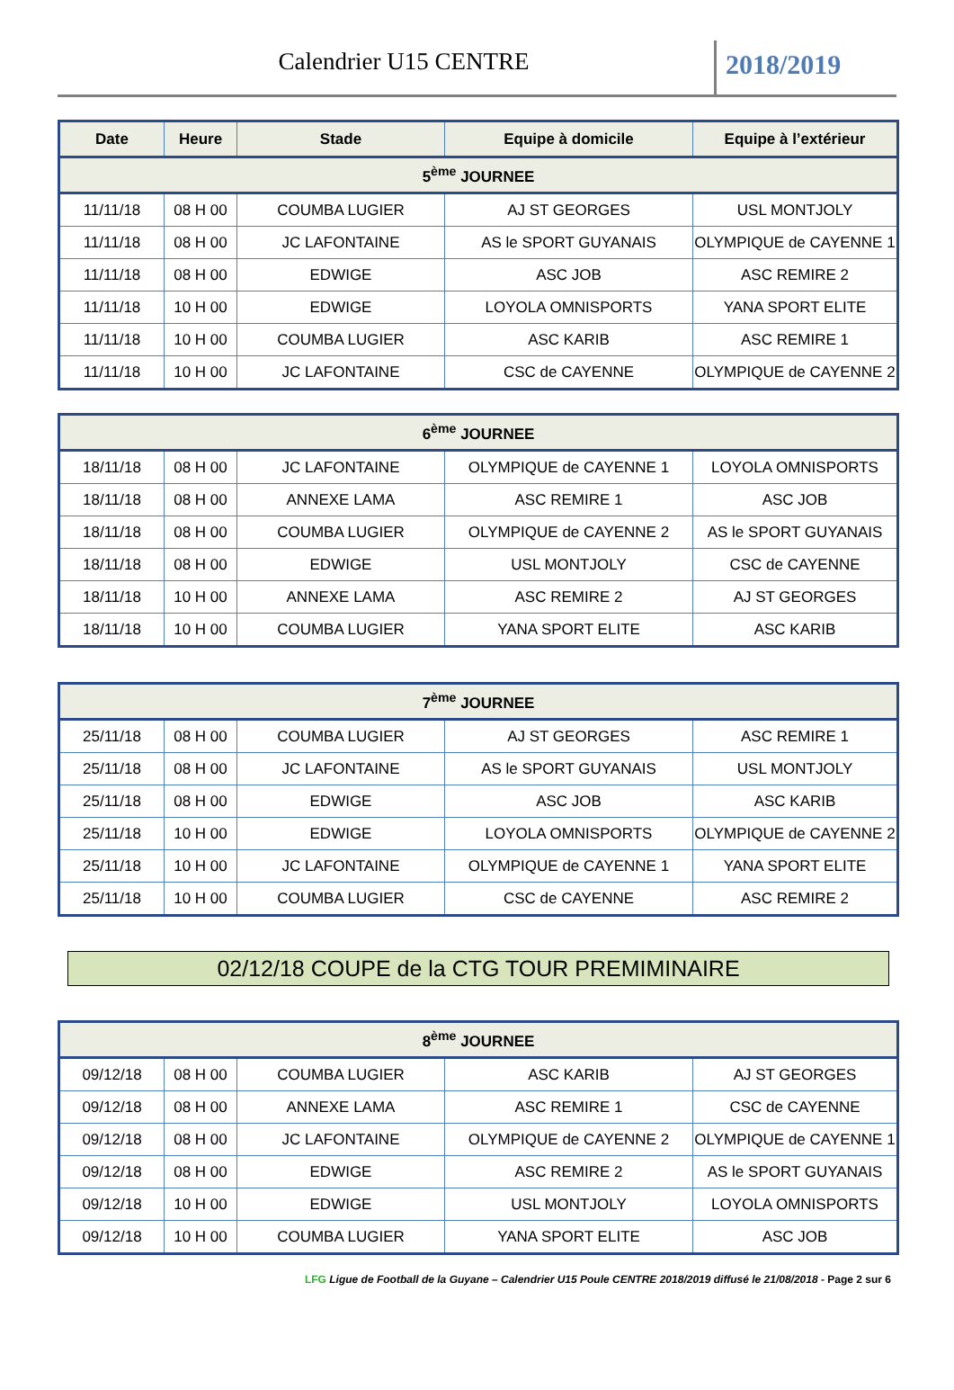Calendrier U15 CENTRE 2018/2019
| Date | Heure | Stade | Equipe à domicile | Equipe à l’extérieur |
| --- | --- | --- | --- | --- |
| 5<sup>ème</sup> JOURNEE | | | | |
| 11/11/18 | 08 H 00 | COUMBA LUGIER | AJ ST GEORGES | USL MONTJOLY |
| 11/11/18 | 08 H 00 | JC LAFONTAINE | AS le SPORT GUYANAIS | OLYMPIQUE de CAYENNE 1 |
| 11/11/18 | 08 H 00 | EDWIGE | ASC JOB | ASC REMIRE 2 |
| 11/11/18 | 10 H 00 | EDWIGE | LOYOLA OMNISPORTS | YANA SPORT ELITE |
| 11/11/18 | 10 H 00 | COUMBA LUGIER | ASC KARIB | ASC REMIRE 1 |
| 11/11/18 | 10 H 00 | JC LAFONTAINE | CSC de CAYENNE | OLYMPIQUE de CAYENNE 2 |
| 6<sup>ème</sup> JOURNEE | | | | |
| --- | --- | --- | --- | --- |
| 18/11/18 | 08 H 00 | JC LAFONTAINE | OLYMPIQUE de CAYENNE 1 | LOYOLA OMNISPORTS |
| 18/11/18 | 08 H 00 | ANNEXE LAMA | ASC REMIRE 1 | ASC JOB |
| 18/11/18 | 08 H 00 | COUMBA LUGIER | OLYMPIQUE de CAYENNE 2 | AS le SPORT GUYANAIS |
| 18/11/18 | 08 H 00 | EDWIGE | USL MONTJOLY | CSC de CAYENNE |
| 18/11/18 | 10 H 00 | ANNEXE LAMA | ASC REMIRE 2 | AJ ST GEORGES |
| 18/11/18 | 10 H 00 | COUMBA LUGIER | YANA SPORT ELITE | ASC KARIB |
| 7<sup>ème</sup> JOURNEE | | | | |
| --- | --- | --- | --- | --- |
| 25/11/18 | 08 H 00 | COUMBA LUGIER | AJ ST GEORGES | ASC REMIRE 1 |
| 25/11/18 | 08 H 00 | JC LAFONTAINE | AS le SPORT GUYANAIS | USL MONTJOLY |
| 25/11/18 | 08 H 00 | EDWIGE | ASC JOB | ASC KARIB |
| 25/11/18 | 10 H 00 | EDWIGE | LOYOLA OMNISPORTS | OLYMPIQUE de CAYENNE 2 |
| 25/11/18 | 10 H 00 | JC LAFONTAINE | OLYMPIQUE de CAYENNE 1 | YANA SPORT ELITE |
| 25/11/18 | 10 H 00 | COUMBA LUGIER | CSC de CAYENNE | ASC REMIRE 2 |
02/12/18 COUPE de la CTG TOUR PREMIMINAIRE
| 8<sup>ème</sup> JOURNEE | | | | |
| --- | --- | --- | --- | --- |
| 09/12/18 | 08 H 00 | COUMBA LUGIER | ASC KARIB | AJ ST GEORGES |
| 09/12/18 | 08 H 00 | ANNEXE LAMA | ASC REMIRE 1 | CSC de CAYENNE |
| 09/12/18 | 08 H 00 | JC LAFONTAINE | OLYMPIQUE de CAYENNE 2 | OLYMPIQUE de CAYENNE 1 |
| 09/12/18 | 08 H 00 | EDWIGE | ASC REMIRE 2 | AS le SPORT GUYANAIS |
| 09/12/18 | 10 H 00 | EDWIGE | USL MONTJOLY | LOYOLA OMNISPORTS |
| 09/12/18 | 10 H 00 | COUMBA LUGIER | YANA SPORT ELITE | ASC JOB |
LFG Ligue de Football de la Guyane – Calendrier U15 Poule CENTRE 2018/2019 diffusé le 21/08/2018 - Page 2 sur 6